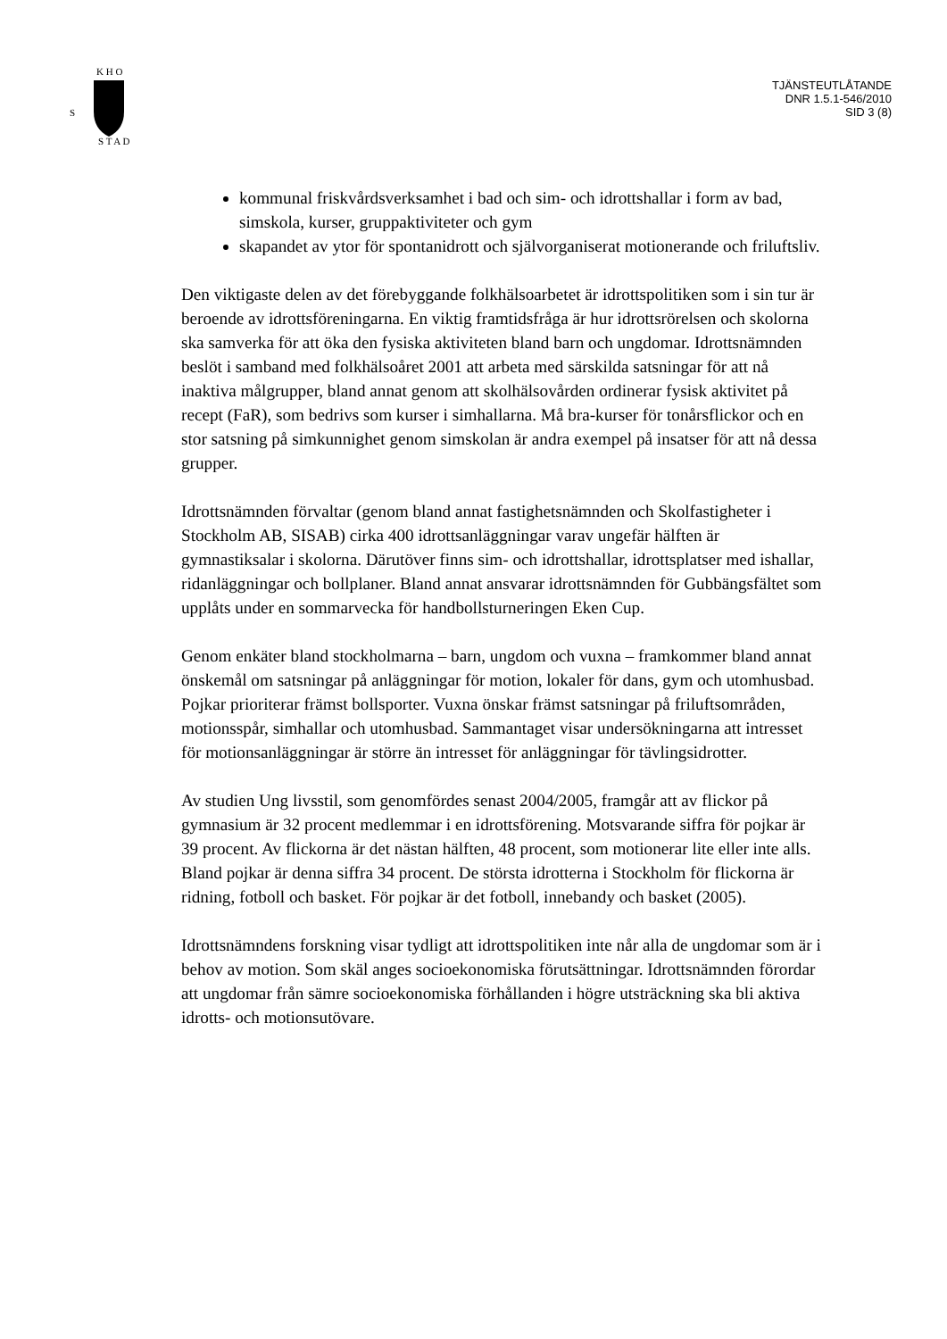S
K H O
S T A D
TJÄNSTEUTLÅTANDE
DNR 1.5.1-546/2010
SID 3 (8)
kommunal friskvårdsverksamhet i bad och sim- och idrottshallar i form av bad, simskola, kurser, gruppaktiviteter och gym
skapandet av ytor för spontanidrott och självorganiserat motionerande och friluftsliv.
Den viktigaste delen av det förebyggande folkhälsoarbetet är idrottspolitiken som i sin tur är beroende av idrottsföreningarna. En viktig framtidsfråga är hur idrottsrörelsen och skolorna ska samverka för att öka den fysiska aktiviteten bland barn och ungdomar. Idrottsnämnden beslöt i samband med folkhälsoåret 2001 att arbeta med särskilda satsningar för att nå inaktiva målgrupper, bland annat genom att skolhälsovården ordinerar fysisk aktivitet på recept (FaR), som bedrivs som kurser i simhallarna. Må bra-kurser för tonårsflickor och en stor satsning på simkunnighet genom simskolan är andra exempel på insatser för att nå dessa grupper.
Idrottsnämnden förvaltar (genom bland annat fastighetsnämnden och Skolfastigheter i Stockholm AB, SISAB) cirka 400 idrottsanläggningar varav ungefär hälften är gymnastiksalar i skolorna. Därutöver finns sim- och idrottshallar, idrottsplatser med ishallar, ridanläggningar och bollplaner. Bland annat ansvarar idrottsnämnden för Gubbängsfältet som upplåts under en sommarvecka för handbollsturneringen Eken Cup.
Genom enkäter bland stockholmarna – barn, ungdom och vuxna – framkommer bland annat önskemål om satsningar på anläggningar för motion, lokaler för dans, gym och utomhusbad. Pojkar prioriterar främst bollsporter. Vuxna önskar främst satsningar på friluftsområden, motionsspår, simhallar och utomhusbad. Sammantaget visar undersökningarna att intresset för motionsanläggningar är större än intresset för anläggningar för tävlingsidrotter.
Av studien Ung livsstil, som genomfördes senast 2004/2005, framgår att av flickor på gymnasium är 32 procent medlemmar i en idrottsförening. Motsvarande siffra för pojkar är 39 procent. Av flickorna är det nästan hälften, 48 procent, som motionerar lite eller inte alls. Bland pojkar är denna siffra 34 procent. De största idrotterna i Stockholm för flickorna är ridning, fotboll och basket. För pojkar är det fotboll, innebandy och basket (2005).
Idrottsnämndens forskning visar tydligt att idrottspolitiken inte når alla de ungdomar som är i behov av motion. Som skäl anges socioekonomiska förutsättningar. Idrottsnämnden förordar att ungdomar från sämre socioekonomiska förhållanden i högre utsträckning ska bli aktiva idrotts- och motionsutövare.